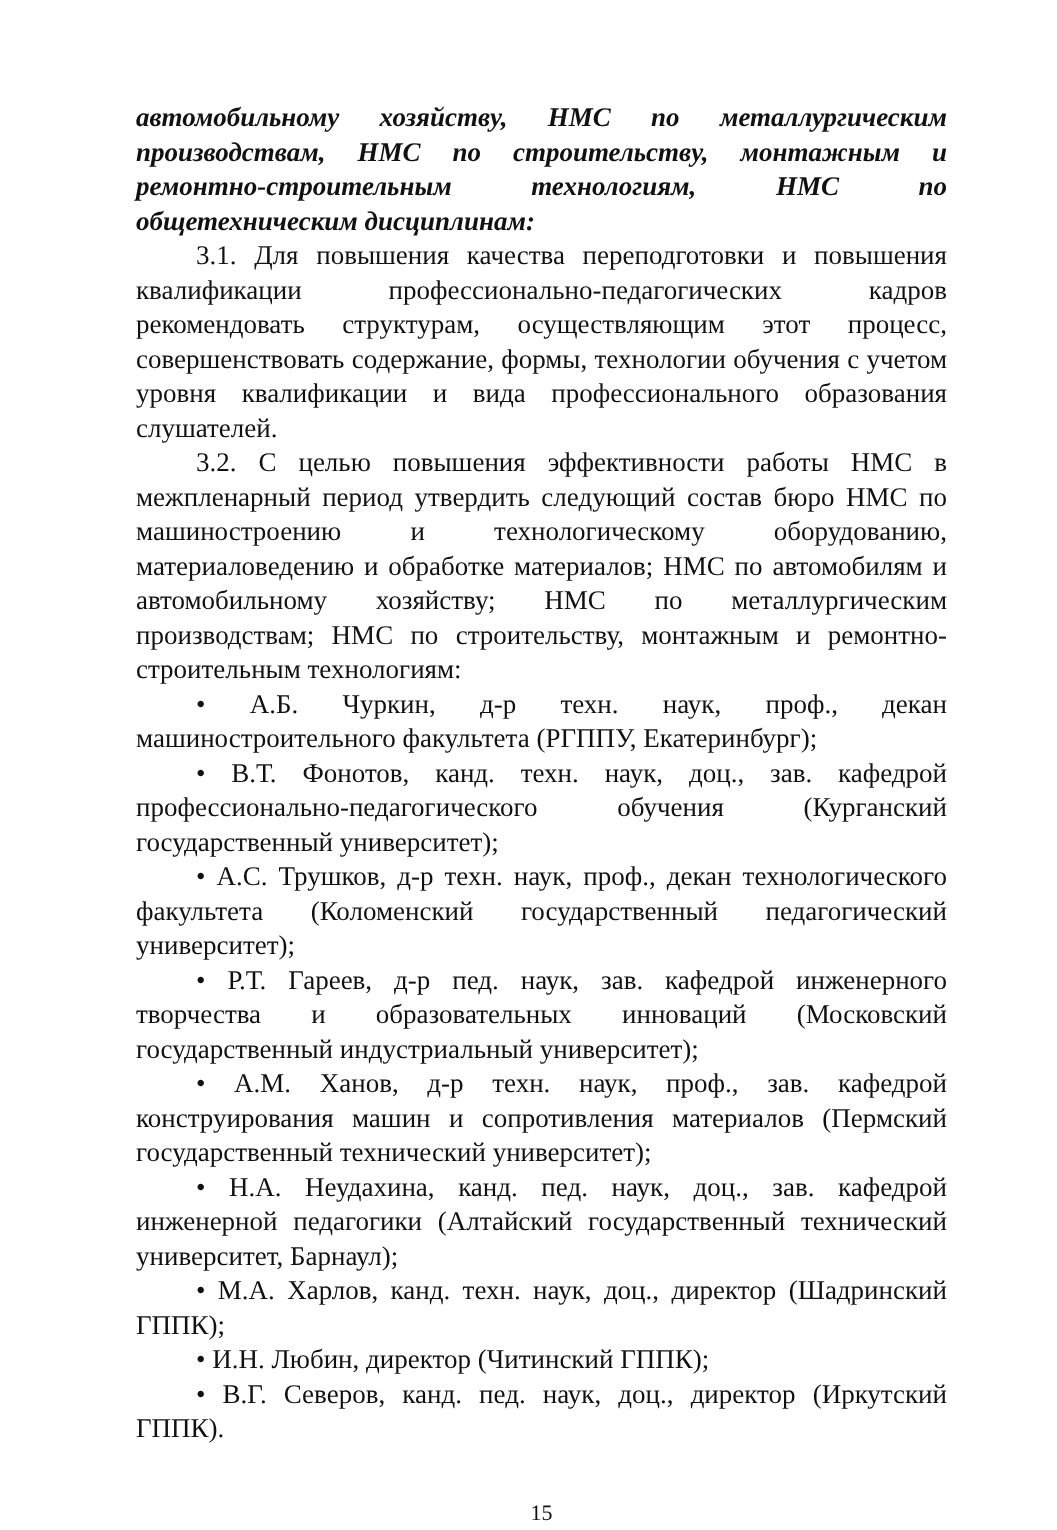автомобильному хозяйству, НМС по металлургическим производствам, НМС по строительству, монтажным и ремонтно-строительным технологиям, НМС по общетехническим дисциплинам:
3.1. Для повышения качества переподготовки и повышения квалификации профессионально-педагогических кадров рекомендовать структурам, осуществляющим этот процесс, совершенствовать содержание, формы, технологии обучения с учетом уровня квалификации и вида профессионального образования слушателей.
3.2. С целью повышения эффективности работы НМС в межпленарный период утвердить следующий состав бюро НМС по машиностроению и технологическому оборудованию, материаловедению и обработке материалов; НМС по автомобилям и автомобильному хозяйству; НМС по металлургическим производствам; НМС по строительству, монтажным и ремонтно-строительным технологиям:
• А.Б. Чуркин, д-р техн. наук, проф., декан машиностроительного факультета (РГППУ, Екатеринбург);
• В.Т. Фонотов, канд. техн. наук, доц., зав. кафедрой профессионально-педагогического обучения (Курганский государственный университет);
• А.С. Трушков, д-р техн. наук, проф., декан технологического факультета (Коломенский государственный педагогический университет);
• Р.Т. Гареев, д-р пед. наук, зав. кафедрой инженерного творчества и образовательных инноваций (Московский государственный индустриальный университет);
• А.М. Ханов, д-р техн. наук, проф., зав. кафедрой конструирования машин и сопротивления материалов (Пермский государственный технический университет);
• Н.А. Неудахина, канд. пед. наук, доц., зав. кафедрой инженерной педагогики (Алтайский государственный технический университет, Барнаул);
• М.А. Харлов, канд. техн. наук, доц., директор (Шадринский ГППК);
• И.Н. Любин, директор (Читинский ГППК);
• В.Г. Северов, канд. пед. наук, доц., директор (Иркутский ГППК).
15